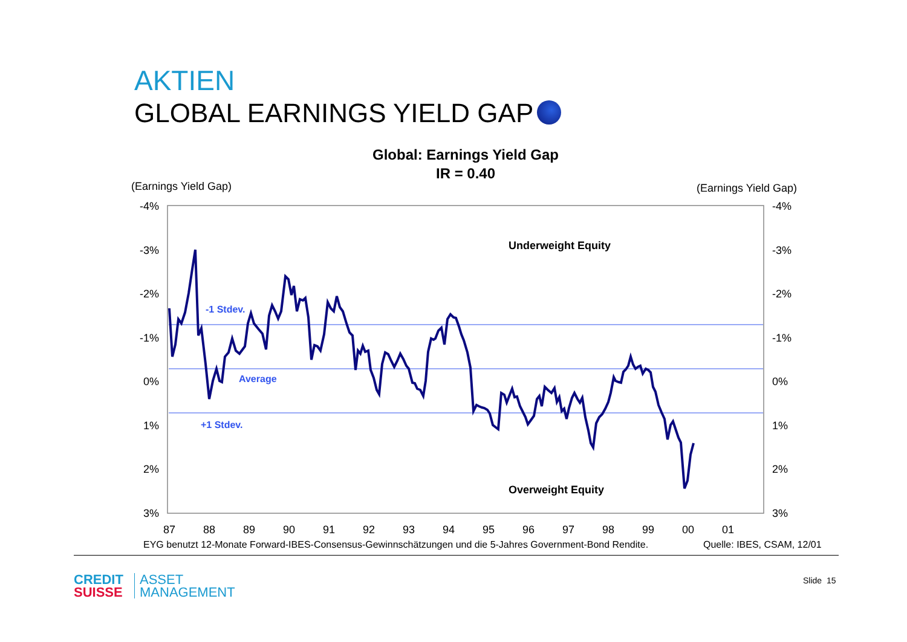AKTIEN
GLOBAL EARNINGS YIELD GAP
Global: Earnings Yield Gap
IR = 0.40
(Earnings Yield Gap) (Earnings Yield Gap)
-4%
-3%
-2%
-1%
0%
1%
2%
3%
-4%
-3%
-2%
-1%
0%
1%
2%
3%
87
88
89
90
91
92
93
94
95
96
97
98
99
00
01
-1 Stdev.
Average
+1 Stdev.
Underweight Equity
Overweight Equity
EYG benutzt 12-Monate Forward-IBES-Consensus-Gewinnschätzungen und die 5-Jahres Government-Bond Rendite.
Quelle: IBES, CSAM, 12/01
CREDIT
SUISSE
ASSET
MANAGEMENT
Slide 15